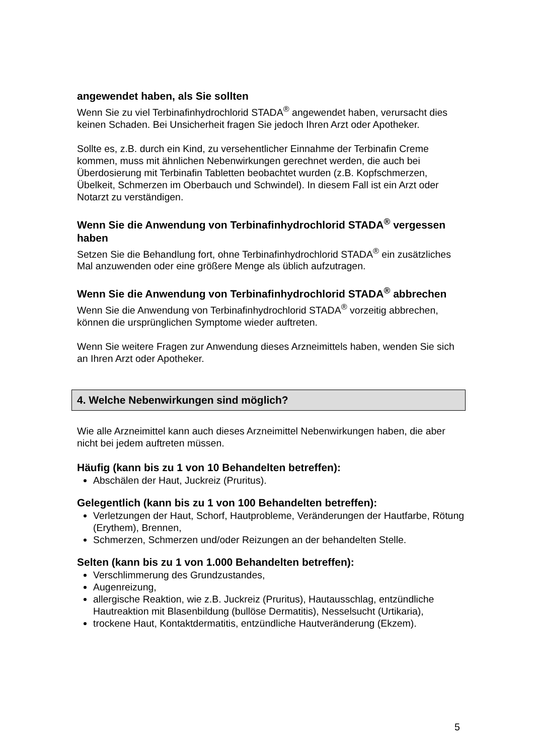angewendet haben, als Sie sollten
Wenn Sie zu viel Terbinafinhydrochlorid STADA<sup>®</sup> angewendet haben, verursacht dies keinen Schaden. Bei Unsicherheit fragen Sie jedoch Ihren Arzt oder Apotheker.
Sollte es, z.B. durch ein Kind, zu versehentlicher Einnahme der Terbinafin Creme kommen, muss mit ähnlichen Nebenwirkungen gerechnet werden, die auch bei Überdosierung mit Terbinafin Tabletten beobachtet wurden (z.B. Kopfschmerzen, Übelkeit, Schmerzen im Oberbauch und Schwindel). In diesem Fall ist ein Arzt oder Notarzt zu verständigen.
Wenn Sie die Anwendung von Terbinafinhydrochlorid STADA<sup>®</sup> vergessen haben
Setzen Sie die Behandlung fort, ohne Terbinafinhydrochlorid STADA<sup>®</sup> ein zusätzliches Mal anzuwenden oder eine größere Menge als üblich aufzutragen.
Wenn Sie die Anwendung von Terbinafinhydrochlorid STADA<sup>®</sup> abbrechen
Wenn Sie die Anwendung von Terbinafinhydrochlorid STADA<sup>®</sup> vorzeitig abbrechen, können die ursprünglichen Symptome wieder auftreten.
Wenn Sie weitere Fragen zur Anwendung dieses Arzneimittels haben, wenden Sie sich an Ihren Arzt oder Apotheker.
4. Welche Nebenwirkungen sind möglich?
Wie alle Arzneimittel kann auch dieses Arzneimittel Nebenwirkungen haben, die aber nicht bei jedem auftreten müssen.
Häufig (kann bis zu 1 von 10 Behandelten betreffen):
Abschälen der Haut, Juckreiz (Pruritus).
Gelegentlich (kann bis zu 1 von 100 Behandelten betreffen):
Verletzungen der Haut, Schorf, Hautprobleme, Veränderungen der Hautfarbe, Rötung (Erythem), Brennen,
Schmerzen, Schmerzen und/oder Reizungen an der behandelten Stelle.
Selten (kann bis zu 1 von 1.000 Behandelten betreffen):
Verschlimmerung des Grundzustandes,
Augenreizung,
allergische Reaktion, wie z.B. Juckreiz (Pruritus), Hautausschlag, entzündliche Hautreaktion mit Blasenbildung (bullöse Dermatitis), Nesselsucht (Urtikaria),
trockene Haut, Kontaktdermatitis, entzündliche Hautveränderung (Ekzem).
5